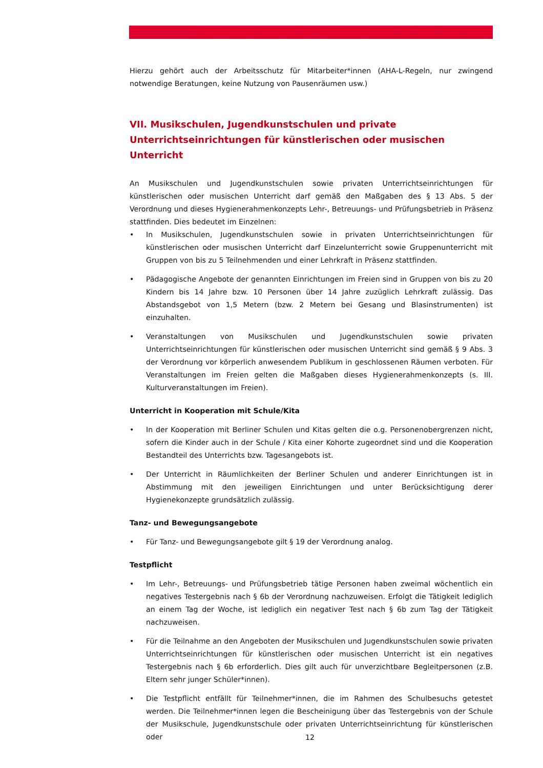Hygienerahmenkonzept der Senatsverwaltung für Kultur und Europa
Hierzu gehört auch der Arbeitsschutz für Mitarbeiter*innen (AHA-L-Regeln, nur zwingend notwendige Beratungen, keine Nutzung von Pausenräumen usw.)
VII. Musikschulen, Jugendkunstschulen und private Unterrichtseinrichtungen für künstlerischen oder musischen Unterricht
An Musikschulen und Jugendkunstschulen sowie privaten Unterrichtseinrichtungen für künstlerischen oder musischen Unterricht darf gemäß den Maßgaben des § 13 Abs. 5 der Verordnung und dieses Hygienerahmenkonzepts Lehr-, Betreuungs- und Prüfungsbetrieb in Präsenz stattfinden. Dies bedeutet im Einzelnen:
• In Musikschulen, Jugendkunstschulen sowie in privaten Unterrichtseinrichtungen für künstlerischen oder musischen Unterricht darf Einzelunterricht sowie Gruppenunterricht mit Gruppen von bis zu 5 Teilnehmenden und einer Lehrkraft in Präsenz stattfinden.
• Pädagogische Angebote der genannten Einrichtungen im Freien sind in Gruppen von bis zu 20 Kindern bis 14 Jahre bzw. 10 Personen über 14 Jahre zuzüglich Lehrkraft zulässig. Das Abstandsgebot von 1,5 Metern (bzw. 2 Metern bei Gesang und Blasinstrumenten) ist einzuhalten.
• Veranstaltungen von Musikschulen und Jugendkunstschulen sowie privaten Unterrichtseinrichtungen für künstlerischen oder musischen Unterricht sind gemäß § 9 Abs. 3 der Verordnung vor körperlich anwesendem Publikum in geschlossenen Räumen verboten. Für Veranstaltungen im Freien gelten die Maßgaben dieses Hygienerahmenkonzepts (s. III. Kulturveranstaltungen im Freien).
Unterricht in Kooperation mit Schule/Kita
• In der Kooperation mit Berliner Schulen und Kitas gelten die o.g. Personenobergrenzen nicht, sofern die Kinder auch in der Schule / Kita einer Kohorte zugeordnet sind und die Kooperation Bestandteil des Unterrichts bzw. Tagesangebots ist.
• Der Unterricht in Räumlichkeiten der Berliner Schulen und anderer Einrichtungen ist in Abstimmung mit den jeweiligen Einrichtungen und unter Berücksichtigung derer Hygienekonzepte grundsätzlich zulässig.
Tanz- und Bewegungsangebote
• Für Tanz- und Bewegungsangebote gilt § 19 der Verordnung analog.
Testpflicht
• Im Lehr-, Betreuungs- und Prüfungsbetrieb tätige Personen haben zweimal wöchentlich ein negatives Testergebnis nach § 6b der Verordnung nachzuweisen. Erfolgt die Tätigkeit lediglich an einem Tag der Woche, ist lediglich ein negativer Test nach § 6b zum Tag der Tätigkeit nachzuweisen.
• Für die Teilnahme an den Angeboten der Musikschulen und Jugendkunstschulen sowie privaten Unterrichtseinrichtungen für künstlerischen oder musischen Unterricht ist ein negatives Testergebnis nach § 6b erforderlich. Dies gilt auch für unverzichtbare Begleitpersonen (z.B. Eltern sehr junger Schüler*innen).
• Die Testpflicht entfällt für Teilnehmer*innen, die im Rahmen des Schulbesuchs getestet werden. Die Teilnehmer*innen legen die Bescheinigung über das Testergebnis von der Schule der Musikschule, Jugendkunstschule oder privaten Unterrichtseinrichtung für künstlerischen oder
12